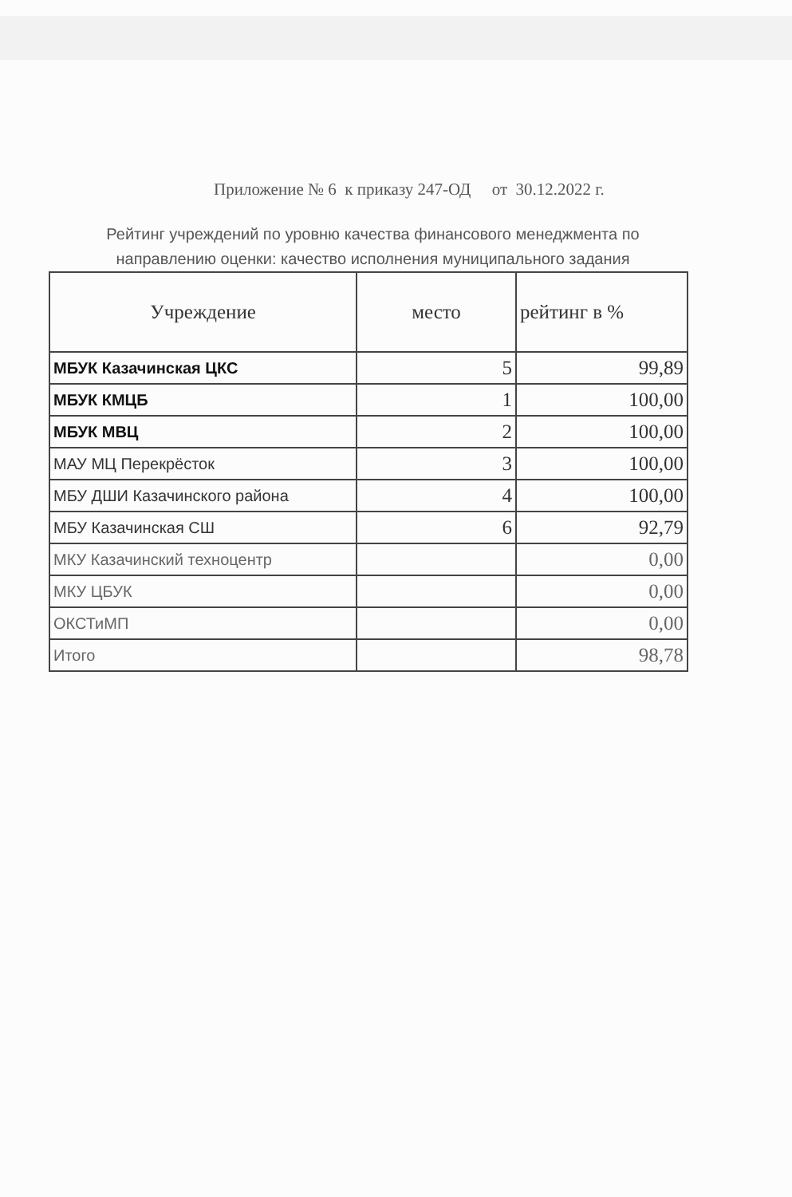Приложение № 6 к приказу 247-ОД от 30.12.2022 г.
Рейтинг учреждений по уровню качества финансового менеджмента по
направлению оценки: качество исполнения муниципального задания
| Учреждение | место | рейтинг в % |
| --- | --- | --- |
| МБУК Казачинская ЦКС | 5 | 99,89 |
| МБУК КМЦБ | 1 | 100,00 |
| МБУК МВЦ | 2 | 100,00 |
| МАУ МЦ Перекрёсток | 3 | 100,00 |
| МБУ ДШИ Казачинского района | 4 | 100,00 |
| МБУ Казачинская СШ | 6 | 92,79 |
| МКУ Казачинский техноцентр | | 0,00 |
| МКУ ЦБУК | | 0,00 |
| ОКСТиМП | | 0,00 |
| Итого | | 98,78 |